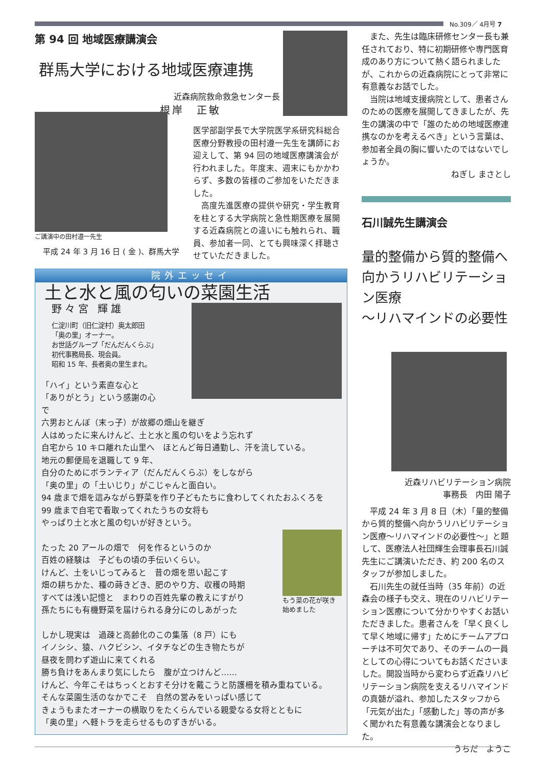No.309／ 4月号 7
第 94 回 地域医療講演会
群馬大学における地域医療連携
近森病院救命救急センター長
根岸　正敏
ご講演中の田村遵一先生
平成 24 年 3 月 16 日 ( 金 )、群馬大学
医学部副学長で大学院医学系研究科総合医療分野教授の田村遵一先生を講師にお迎えして、第 94 回の地域医療講演会が行われました。年度末、週末にもかかわらず、多数の皆様のご参加をいただきました。
　高度先進医療の提供や研究・学生教育を柱とする大学病院と急性期医療を展開する近森病院との違いにも触れられ、職員、参加者一同、とても興味深く拝聴させていただきました。
院外エッセイ
土と水と風の匂いの菜園生活
野々宮 輝雄
仁淀川町（旧仁淀村）奥太郎田
「奥の里」オーナー。
お世話グループ「だんだんくらぶ」
初代事務局長、現会員。
昭和 15 年、長者奥の里生まれ。
「ハイ」という素直な心と
「ありがとう」という感謝の心で
六男おとんぼ（末っ子）が故郷の畑山を継ぎ
人はめったに来んけんど、土と水と風の匂いをよう忘れず
自宅から 10 キロ離れた山里へ　ほとんど毎日通勤し、汗を流している。
地元の郵便局を退職して 9 年、
自分のためにボランティア（だんだんくらぶ）をしながら
「奥の里」の「土いじり」がこじゃんと面白い。
94 歳まで畑を這みながら野菜を作り子どもたちに食わしてくれたおふくろを
99 歳まで自宅で看取ってくれたうちの女将も
やっぱり土と水と風の匂いが好きという。
たった 20 アールの畑で　何を作るというのか
百姓の経験は　子どもの頃の手伝いくらい。
けんど、土をいじってみると　昔の畑を思い起こす
畑の耕ちかた、種の蒔きどき、肥のやり方、収穫の時期
すべては浅い記憶と　まわりの百姓先輩の教えにすがり
孫たちにも有機野菜を届けられる身分にのしあがった
もう菜の花が咲き
始めました
しかし現実は　過疎と高齢化のこの集落（8 戸）にも
イノシシ、猿、ハクビシン、イタチなどの生き物たちが
昼夜を問わず遊山に来てくれる
勝ち負けをあんまり気にしたら　腹が立つけんど……
けんど、今年こそはちっくとおすそ分けを戴こうと防護柵を積み重ねている。
そんな菜園生活のなかでこそ　自然の営みをいっぱい感じて
きょうもまたオーナーの横取りをたくらんでいる親愛なる女将とともに
「奥の里」へ軽トラを走らせるものずきがいる。
　また、先生は臨床研修センター長も兼任されており、特に初期研修や専門医育成のあり方について熱く語られましたが、これからの近森病院にとって非常に有意義なお話でした。
　当院は地域支援病院として、患者さんのための医療を展開してきましたが、先生の講演の中で「誰のための地域医療連携なのかを考えるべき」という言葉は、参加者全員の胸に響いたのではないでしょうか。
ねぎし まさとし
石川誠先生講演会
量的整備から質的整備へ向かうリハビリテーション医療
～リハマインドの必要性
近森リハビリテーション病院
事務長　内田 陽子
　平成 24 年 3 月 8 日（木）「量的整備から質的整備へ向かうリハビリテーション医療～リハマインドの必要性～」と題して、医療法人社団輝生会理事長石川誠先生にご講演いただき、約 200 名のスタッフが参加しました。
　石川先生の就任当時（35 年前）の近森会の様子も交え、現在のリハビリテーション医療について分かりやすくお話いただきました。患者さんを「早く良くして早く地域に帰す」ためにチームアプローチは不可欠であり、そのチームの一員としての心得についてもお話くださいました。開設当時から変わらず近森リハビリテーション病院を支えるリハマインドの真髄が溢れ、参加したスタッフから「元気が出た」「感動した」等の声が多く聞かれた有意義な講演会となりました。
うちだ　ようこ